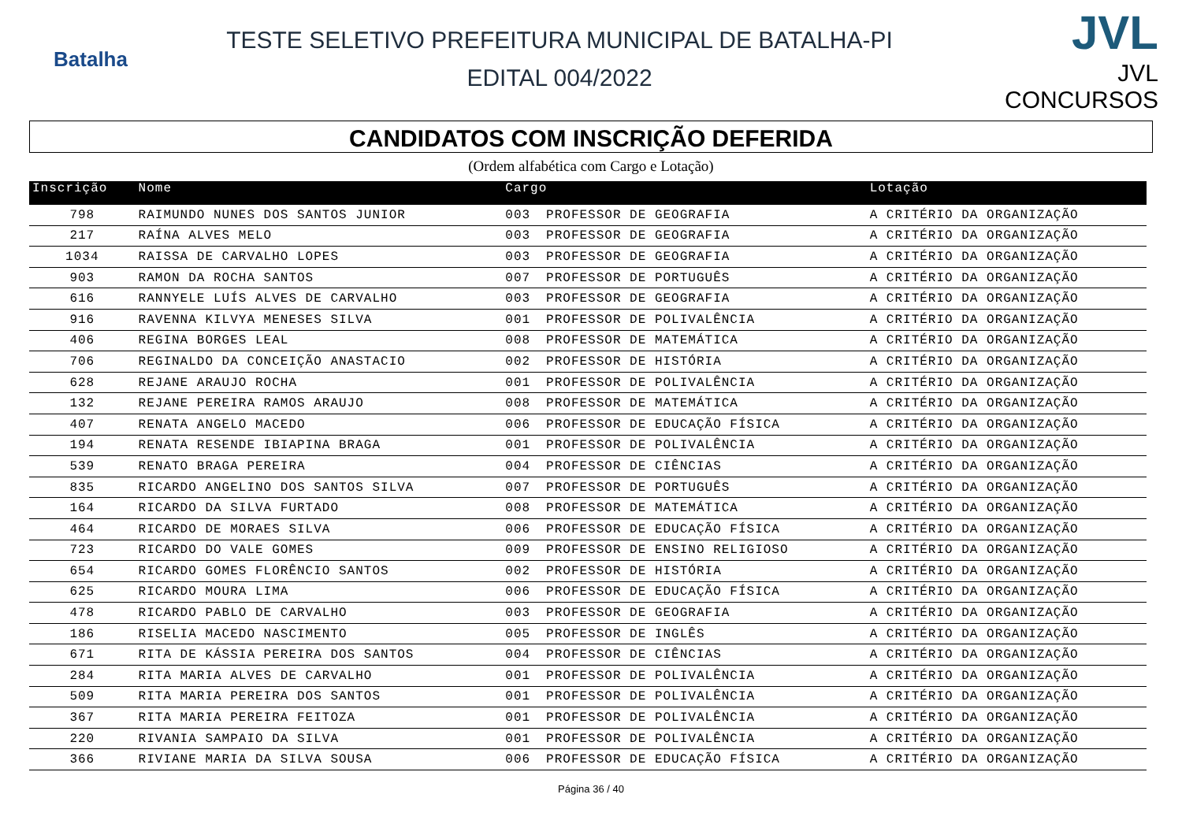Batalha
TESTE SELETIVO PREFEITURA MUNICIPAL DE BATALHA-PI
EDITAL 004/2022
JVL
JVL CONCURSOS
CANDIDATOS COM INSCRIÇÃO DEFERIDA
(Ordem alfabética com Cargo e Lotação)
| Inscrição | Nome | Cargo | | Lotação |
| --- | --- | --- | --- | --- |
| 798 | RAIMUNDO NUNES DOS SANTOS JUNIOR | 003 | PROFESSOR DE GEOGRAFIA | A CRITÉRIO DA ORGANIZAÇÃO |
| 217 | RAÍNA ALVES MELO | 003 | PROFESSOR DE GEOGRAFIA | A CRITÉRIO DA ORGANIZAÇÃO |
| 1034 | RAISSA DE CARVALHO LOPES | 003 | PROFESSOR DE GEOGRAFIA | A CRITÉRIO DA ORGANIZAÇÃO |
| 903 | RAMON DA ROCHA SANTOS | 007 | PROFESSOR DE PORTUGUÊS | A CRITÉRIO DA ORGANIZAÇÃO |
| 616 | RANNYELE LUÍS ALVES DE CARVALHO | 003 | PROFESSOR DE GEOGRAFIA | A CRITÉRIO DA ORGANIZAÇÃO |
| 916 | RAVENNA KILVYA MENESES SILVA | 001 | PROFESSOR DE POLIVALÊNCIA | A CRITÉRIO DA ORGANIZAÇÃO |
| 406 | REGINA BORGES LEAL | 008 | PROFESSOR DE MATEMÁTICA | A CRITÉRIO DA ORGANIZAÇÃO |
| 706 | REGINALDO DA CONCEIÇÃO ANASTACIO | 002 | PROFESSOR DE HISTÓRIA | A CRITÉRIO DA ORGANIZAÇÃO |
| 628 | REJANE ARAUJO ROCHA | 001 | PROFESSOR DE POLIVALÊNCIA | A CRITÉRIO DA ORGANIZAÇÃO |
| 132 | REJANE PEREIRA RAMOS ARAUJO | 008 | PROFESSOR DE MATEMÁTICA | A CRITÉRIO DA ORGANIZAÇÃO |
| 407 | RENATA ANGELO MACEDO | 006 | PROFESSOR DE EDUCAÇÃO FÍSICA | A CRITÉRIO DA ORGANIZAÇÃO |
| 194 | RENATA RESENDE IBIAPINA BRAGA | 001 | PROFESSOR DE POLIVALÊNCIA | A CRITÉRIO DA ORGANIZAÇÃO |
| 539 | RENATO BRAGA PEREIRA | 004 | PROFESSOR DE CIÊNCIAS | A CRITÉRIO DA ORGANIZAÇÃO |
| 835 | RICARDO ANGELINO DOS SANTOS SILVA | 007 | PROFESSOR DE PORTUGUÊS | A CRITÉRIO DA ORGANIZAÇÃO |
| 164 | RICARDO DA SILVA FURTADO | 008 | PROFESSOR DE MATEMÁTICA | A CRITÉRIO DA ORGANIZAÇÃO |
| 464 | RICARDO DE MORAES SILVA | 006 | PROFESSOR DE EDUCAÇÃO FÍSICA | A CRITÉRIO DA ORGANIZAÇÃO |
| 723 | RICARDO DO VALE GOMES | 009 | PROFESSOR DE ENSINO RELIGIOSO | A CRITÉRIO DA ORGANIZAÇÃO |
| 654 | RICARDO GOMES FLORÊNCIO SANTOS | 002 | PROFESSOR DE HISTÓRIA | A CRITÉRIO DA ORGANIZAÇÃO |
| 625 | RICARDO MOURA LIMA | 006 | PROFESSOR DE EDUCAÇÃO FÍSICA | A CRITÉRIO DA ORGANIZAÇÃO |
| 478 | RICARDO PABLO DE CARVALHO | 003 | PROFESSOR DE GEOGRAFIA | A CRITÉRIO DA ORGANIZAÇÃO |
| 186 | RISELIA MACEDO NASCIMENTO | 005 | PROFESSOR DE INGLÊS | A CRITÉRIO DA ORGANIZAÇÃO |
| 671 | RITA DE KÁSSIA PEREIRA DOS SANTOS | 004 | PROFESSOR DE CIÊNCIAS | A CRITÉRIO DA ORGANIZAÇÃO |
| 284 | RITA MARIA ALVES DE CARVALHO | 001 | PROFESSOR DE POLIVALÊNCIA | A CRITÉRIO DA ORGANIZAÇÃO |
| 509 | RITA MARIA PEREIRA DOS SANTOS | 001 | PROFESSOR DE POLIVALÊNCIA | A CRITÉRIO DA ORGANIZAÇÃO |
| 367 | RITA MARIA PEREIRA FEITOZA | 001 | PROFESSOR DE POLIVALÊNCIA | A CRITÉRIO DA ORGANIZAÇÃO |
| 220 | RIVANIA SAMPAIO DA SILVA | 001 | PROFESSOR DE POLIVALÊNCIA | A CRITÉRIO DA ORGANIZAÇÃO |
| 366 | RIVIANE MARIA DA SILVA SOUSA | 006 | PROFESSOR DE EDUCAÇÃO FÍSICA | A CRITÉRIO DA ORGANIZAÇÃO |
Página 36 / 40